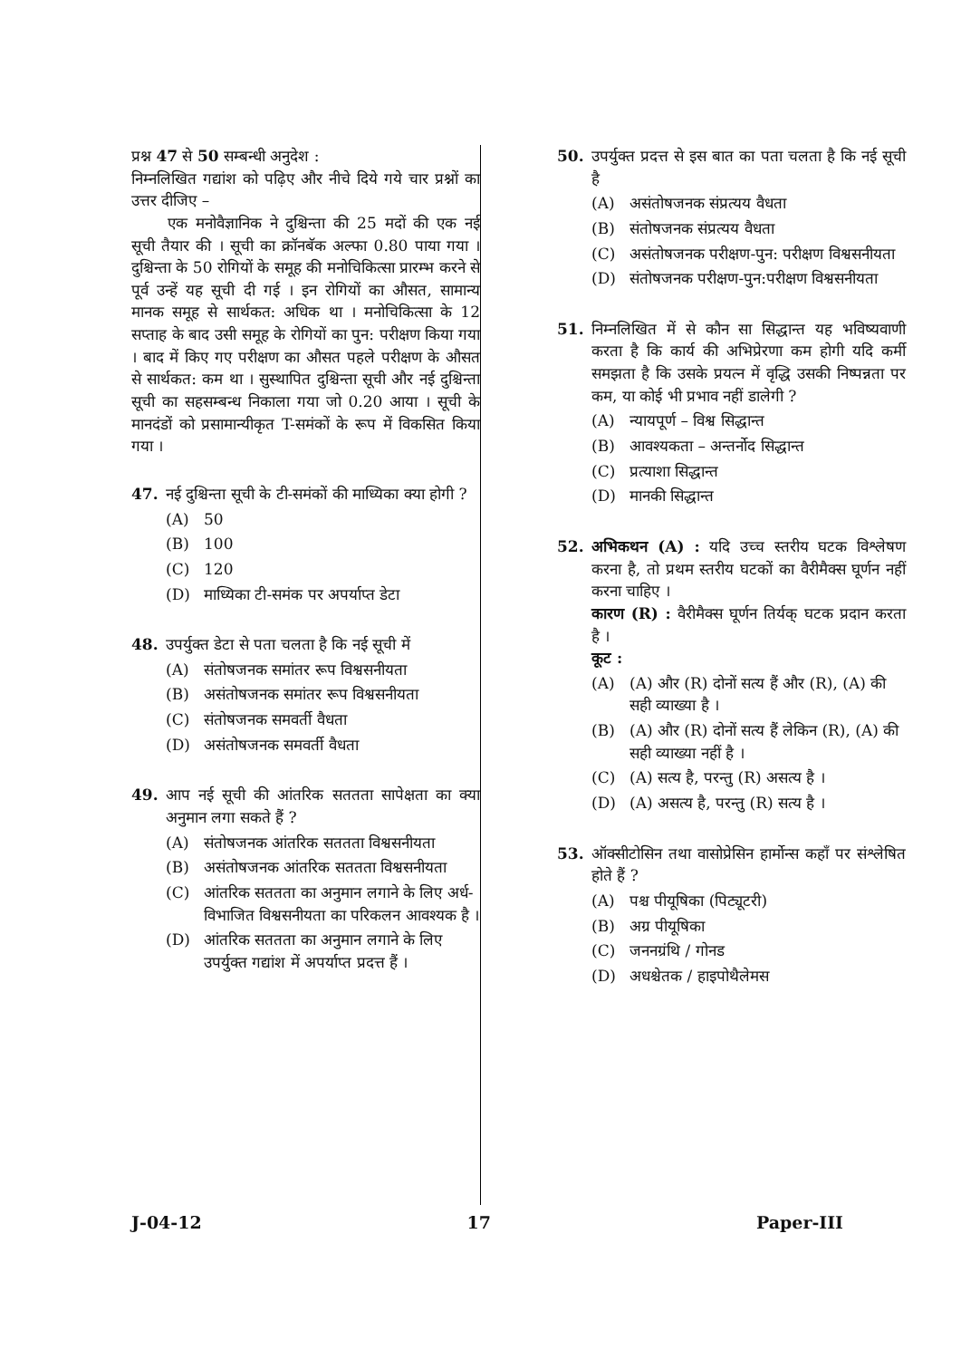प्रश्न 47 से 50 सम्बन्धी अनुदेश :
निम्नलिखित गद्यांश को पढ़िए और नीचे दिये गये चार प्रश्नों का उत्तर दीजिए –
एक मनोवैज्ञानिक ने दुश्चिन्ता की 25 मदों की एक नई सूची तैयार की । सूची का क्रॉनबॅक अल्फा 0.80 पाया गया । दुश्चिन्ता के 50 रोगियों के समूह की मनोचिकित्सा प्रारम्भ करने से पूर्व उन्हें यह सूची दी गई । इन रोगियों का औसत, सामान्य मानक समूह से सार्थकत: अधिक था । मनोचिकित्सा के 12 सप्ताह के बाद उसी समूह के रोगियों का पुन: परीक्षण किया गया । बाद में किए गए परीक्षण का औसत पहले परीक्षण के औसत से सार्थकत: कम था । सुस्थापित दुश्चिन्ता सूची और नई दुश्चिन्ता सूची का सहसम्बन्ध निकाला गया जो 0.20 आया । सूची के मानदंडों को प्रसामान्यीकृत T-समंकों के रूप में विकसित किया गया ।
47. नई दुश्चिन्ता सूची के टी-समंकों की माध्यिका क्या होगी ?
(A) 50
(B) 100
(C) 120
(D) माध्यिका टी-समंक पर अपर्याप्त डेटा
48. उपर्युक्त डेटा से पता चलता है कि नई सूची में
(A) संतोषजनक समांतर रूप विश्वसनीयता
(B) असंतोषजनक समांतर रूप विश्वसनीयता
(C) संतोषजनक समवर्ती वैधता
(D) असंतोषजनक समवर्ती वैधता
49. आप नई सूची की आंतरिक सततता सापेक्षता का क्या अनुमान लगा सकते हैं ?
(A) संतोषजनक आंतरिक सततता विश्वसनीयता
(B) असंतोषजनक आंतरिक सततता विश्वसनीयता
(C) आंतरिक सततता का अनुमान लगाने के लिए अर्ध-विभाजित विश्वसनीयता का परिकलन आवश्यक है ।
(D) आंतरिक सततता का अनुमान लगाने के लिए उपर्युक्त गद्यांश में अपर्याप्त प्रदत्त हैं ।
50. उपर्युक्त प्रदत्त से इस बात का पता चलता है कि नई सूची है
(A) असंतोषजनक संप्रत्यय वैधता
(B) संतोषजनक संप्रत्यय वैधता
(C) असंतोषजनक परीक्षण-पुन: परीक्षण विश्वसनीयता
(D) संतोषजनक परीक्षण-पुन:परीक्षण विश्वसनीयता
51. निम्नलिखित में से कौन सा सिद्धान्त यह भविष्यवाणी करता है कि कार्य की अभिप्रेरणा कम होगी यदि कर्मी समझता है कि उसके प्रयत्न में वृद्धि उसकी निष्पन्नता पर कम, या कोई भी प्रभाव नहीं डालेगी ?
(A) न्यायपूर्ण – विश्व सिद्धान्त
(B) आवश्यकता – अन्तर्नोद सिद्धान्त
(C) प्रत्याशा सिद्धान्त
(D) मानकी सिद्धान्त
52. अभिकथन (A) : यदि उच्च स्तरीय घटक विश्लेषण करना है, तो प्रथम स्तरीय घटकों का वैरीमैक्स घूर्णन नहीं करना चाहिए ।
कारण (R) : वैरीमैक्स घूर्णन तिर्यक् घटक प्रदान करता है ।
कूट :
(A) (A) और (R) दोनों सत्य हैं और (R), (A) की सही व्याख्या है ।
(B) (A) और (R) दोनों सत्य हैं लेकिन (R), (A) की सही व्याख्या नहीं है ।
(C) (A) सत्य है, परन्तु (R) असत्य है ।
(D) (A) असत्य है, परन्तु (R) सत्य है ।
53. ऑक्सीटोसिन तथा वासोप्रेसिन हार्मोन्स कहाँ पर संश्लेषित होते हैं ?
(A) पश्च पीयूषिका (पिट्यूटरी)
(B) अग्र पीयूषिका
(C) जननग्रंथि / गोनड
(D) अधश्चेतक / हाइपोथैलेमस
J-04-12 17 Paper-III